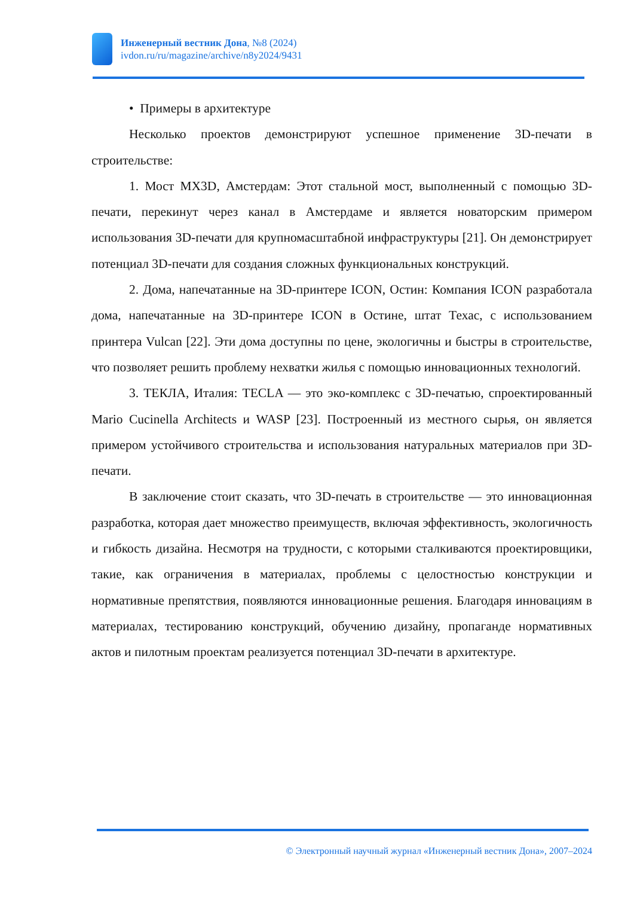Инженерный вестник Дона, №8 (2024)
ivdon.ru/ru/magazine/archive/n8y2024/9431
• Примеры в архитектуре
Несколько проектов демонстрируют успешное применение 3D-печати в строительстве:
1. Мост MX3D, Амстердам: Этот стальной мост, выполненный с помощью 3D-печати, перекинут через канал в Амстердаме и является новаторским примером использования 3D-печати для крупномасштабной инфраструктуры [21]. Он демонстрирует потенциал 3D-печати для создания сложных функциональных конструкций.
2. Дома, напечатанные на 3D-принтере ICON, Остин: Компания ICON разработала дома, напечатанные на 3D-принтере ICON в Остине, штат Техас, с использованием принтера Vulcan [22]. Эти дома доступны по цене, экологичны и быстры в строительстве, что позволяет решить проблему нехватки жилья с помощью инновационных технологий.
3. ТЕКЛА, Италия: TECLA — это эко-комплекс с 3D-печатью, спроектированный Mario Cucinella Architects и WASP [23]. Построенный из местного сырья, он является примером устойчивого строительства и использования натуральных материалов при 3D-печати.
В заключение стоит сказать, что 3D-печать в строительстве — это инновационная разработка, которая дает множество преимуществ, включая эффективность, экологичность и гибкость дизайна. Несмотря на трудности, с которыми сталкиваются проектировщики, такие, как ограничения в материалах, проблемы с целостностью конструкции и нормативные препятствия, появляются инновационные решения. Благодаря инновациям в материалах, тестированию конструкций, обучению дизайну, пропаганде нормативных актов и пилотным проектам реализуется потенциал 3D-печати в архитектуре.
© Электронный научный журнал «Инженерный вестник Дона», 2007–2024